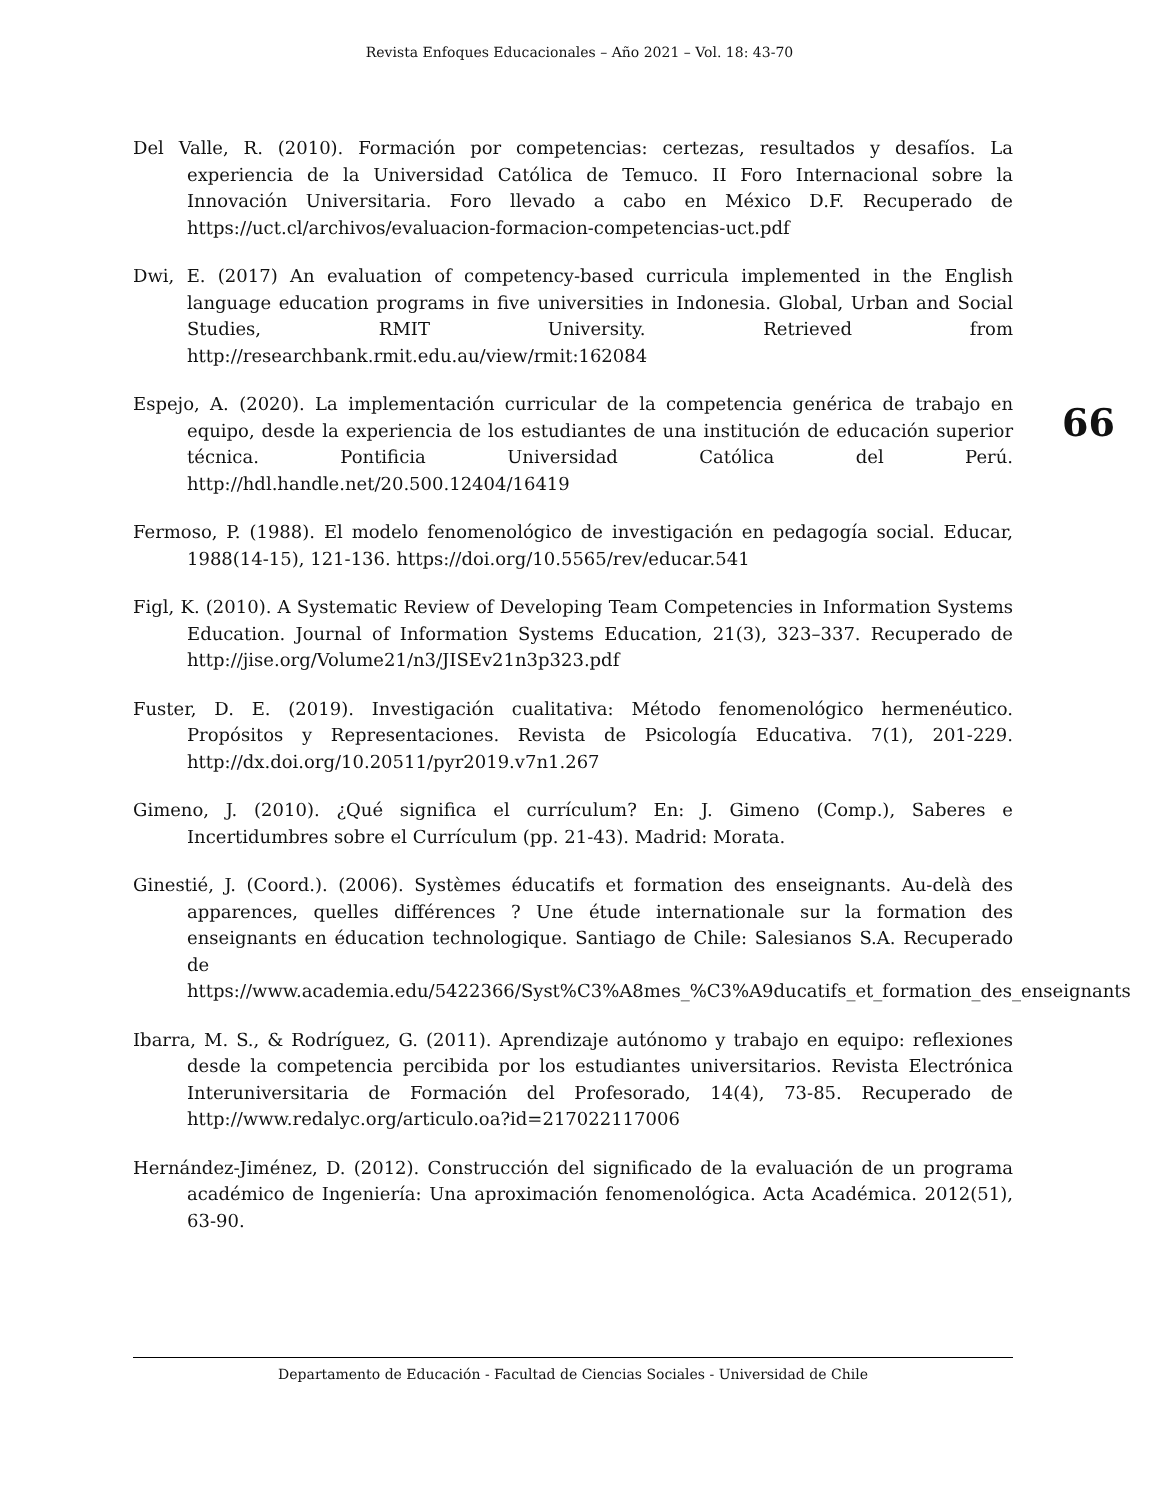Revista Enfoques Educacionales – Año 2021 – Vol. 18: 43-70
66
Del Valle, R. (2010). Formación por competencias: certezas, resultados y desafíos. La experiencia de la Universidad Católica de Temuco. II Foro Internacional sobre la Innovación Universitaria. Foro llevado a cabo en México D.F. Recuperado de https://uct.cl/archivos/evaluacion-formacion-competencias-uct.pdf
Dwi, E. (2017) An evaluation of competency-based curricula implemented in the English language education programs in five universities in Indonesia. Global, Urban and Social Studies, RMIT University. Retrieved from http://researchbank.rmit.edu.au/view/rmit:162084
Espejo, A. (2020). La implementación curricular de la competencia genérica de trabajo en equipo, desde la experiencia de los estudiantes de una institución de educación superior técnica. Pontificia Universidad Católica del Perú. http://hdl.handle.net/20.500.12404/16419
Fermoso, P. (1988). El modelo fenomenológico de investigación en pedagogía social. Educar, 1988(14-15), 121-136. https://doi.org/10.5565/rev/educar.541
Figl, K. (2010). A Systematic Review of Developing Team Competencies in Information Systems Education. Journal of Information Systems Education, 21(3), 323–337. Recuperado de http://jise.org/Volume21/n3/JISEv21n3p323.pdf
Fuster, D. E. (2019). Investigación cualitativa: Método fenomenológico hermenéutico. Propósitos y Representaciones. Revista de Psicología Educativa. 7(1), 201-229. http://dx.doi.org/10.20511/pyr2019.v7n1.267
Gimeno, J. (2010). ¿Qué significa el currículum? En: J. Gimeno (Comp.), Saberes e Incertidumbres sobre el Currículum (pp. 21-43). Madrid: Morata.
Ginestié, J. (Coord.). (2006). Systèmes éducatifs et formation des enseignants. Au-delà des apparences, quelles différences ? Une étude internationale sur la formation des enseignants en éducation technologique. Santiago de Chile: Salesianos S.A. Recuperado de https://www.academia.edu/5422366/Syst%C3%A8mes_%C3%A9ducatifs_et_formation_des_enseignants
Ibarra, M. S., & Rodríguez, G. (2011). Aprendizaje autónomo y trabajo en equipo: reflexiones desde la competencia percibida por los estudiantes universitarios. Revista Electrónica Interuniversitaria de Formación del Profesorado, 14(4), 73-85. Recuperado de http://www.redalyc.org/articulo.oa?id=217022117006
Hernández-Jiménez, D. (2012). Construcción del significado de la evaluación de un programa académico de Ingeniería: Una aproximación fenomenológica. Acta Académica. 2012(51), 63-90.
Departamento de Educación - Facultad de Ciencias Sociales - Universidad de Chile